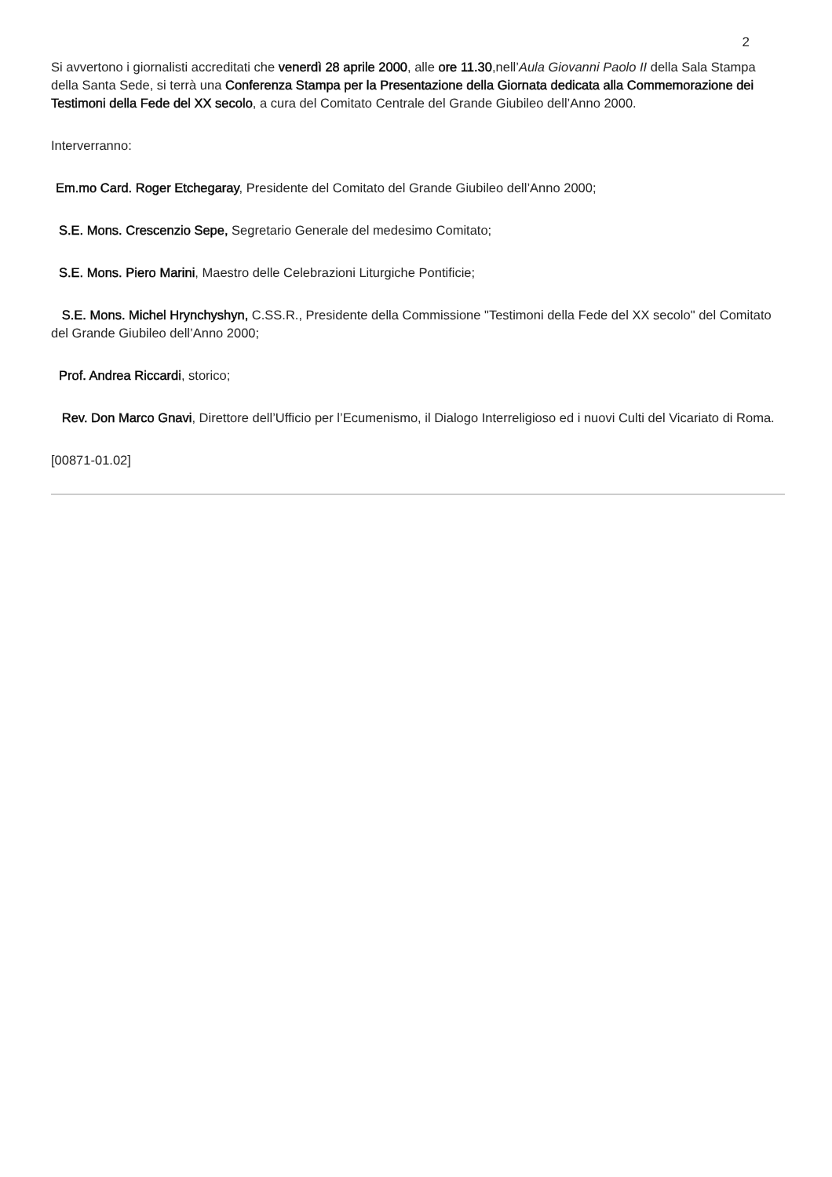2
Si avvertono i giornalisti accreditati che venerdì 28 aprile 2000, alle ore 11.30,nell’Aula Giovanni Paolo II della Sala Stampa della Santa Sede, si terrà una Conferenza Stampa per la Presentazione della Giornata dedicata alla Commemorazione dei Testimoni della Fede del XX secolo, a cura del Comitato Centrale del Grande Giubileo dell’Anno 2000.
Interverranno:
Em.mo Card. Roger Etchegaray, Presidente del Comitato del Grande Giubileo dell’Anno 2000;
S.E. Mons. Crescenzio Sepe, Segretario Generale del medesimo Comitato;
S.E. Mons. Piero Marini, Maestro delle Celebrazioni Liturgiche Pontificie;
S.E. Mons. Michel Hrynchyshyn, C.SS.R., Presidente della Commissione "Testimoni della Fede del XX secolo" del Comitato del Grande Giubileo dell’Anno 2000;
Prof. Andrea Riccardi, storico;
Rev. Don Marco Gnavi, Direttore dell’Ufficio per l’Ecumenismo, il Dialogo Interreligioso ed i nuovi Culti del Vicariato di Roma.
[00871-01.02]